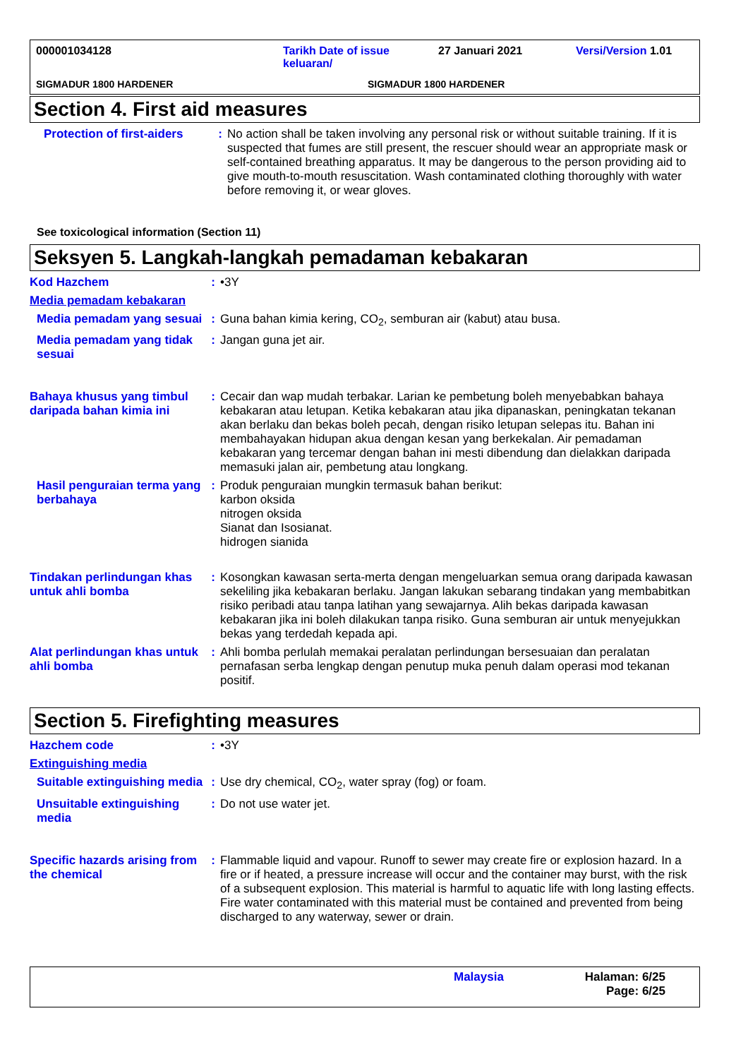000001034128 Tarikh Date of issue keluaran/
27 Januari 2021 Versi/Version 1.01
SIGMADUR 1800 HARDENER SIGMADUR 1800 HARDENER
Section 4. First aid measures
Protection of first-aiders
: No action shall be taken involving any personal risk or without suitable training. If it is suspected that fumes are still present, the rescuer should wear an appropriate mask or self-contained breathing apparatus. It may be dangerous to the person providing aid to give mouth-to-mouth resuscitation. Wash contaminated clothing thoroughly with water before removing it, or wear gloves.
See toxicological information (Section 11)
Seksyen 5. Langkah-langkah pemadaman kebakaran
Kod Hazchem : •3Y
Media pemadam kebakaran
Media pemadam yang sesuai
: Guna bahan kimia kering, CO<sub>2</sub>, semburan air (kabut) atau busa.
Media pemadam yang tidak sesuai
: Jangan guna jet air.
Bahaya khusus yang timbul daripada bahan kimia ini
: Cecair dan wap mudah terbakar. Larian ke pembetung boleh menyebabkan bahaya kebakaran atau letupan. Ketika kebakaran atau jika dipanaskan, peningkatan tekanan akan berlaku dan bekas boleh pecah, dengan risiko letupan selepas itu. Bahan ini membahayakan hidupan akua dengan kesan yang berkekalan. Air pemadaman kebakaran yang tercemar dengan bahan ini mesti dibendung dan dielakkan daripada memasuki jalan air, pembetung atau longkang.
Hasil penguraian terma yang berbahaya
: Produk penguraian mungkin termasuk bahan berikut:
karbon oksida
nitrogen oksida
Sianat dan Isosianat.
hidrogen sianida
Tindakan perlindungan khas untuk ahli bomba
: Kosongkan kawasan serta-merta dengan mengeluarkan semua orang daripada kawasan sekeliling jika kebakaran berlaku. Jangan lakukan sebarang tindakan yang membabitkan risiko peribadi atau tanpa latihan yang sewajarnya. Alih bekas daripada kawasan kebakaran jika ini boleh dilakukan tanpa risiko. Guna semburan air untuk menyejukkan bekas yang terdedah kepada api.
Alat perlindungan khas untuk ahli bomba
: Ahli bomba perlulah memakai peralatan perlindungan bersesuaian dan peralatan pernafasan serba lengkap dengan penutup muka penuh dalam operasi mod tekanan positif.
Section 5. Firefighting measures
Hazchem code : •3Y
Extinguishing media
Suitable extinguishing media
: Use dry chemical, CO<sub>2</sub>, water spray (fog) or foam.
Unsuitable extinguishing media
: Do not use water jet.
Specific hazards arising from the chemical
: Flammable liquid and vapour. Runoff to sewer may create fire or explosion hazard. In a fire or if heated, a pressure increase will occur and the container may burst, with the risk of a subsequent explosion. This material is harmful to aquatic life with long lasting effects. Fire water contaminated with this material must be contained and prevented from being discharged to any waterway, sewer or drain.
Malaysia Halaman: 6/25
Page: 6/25